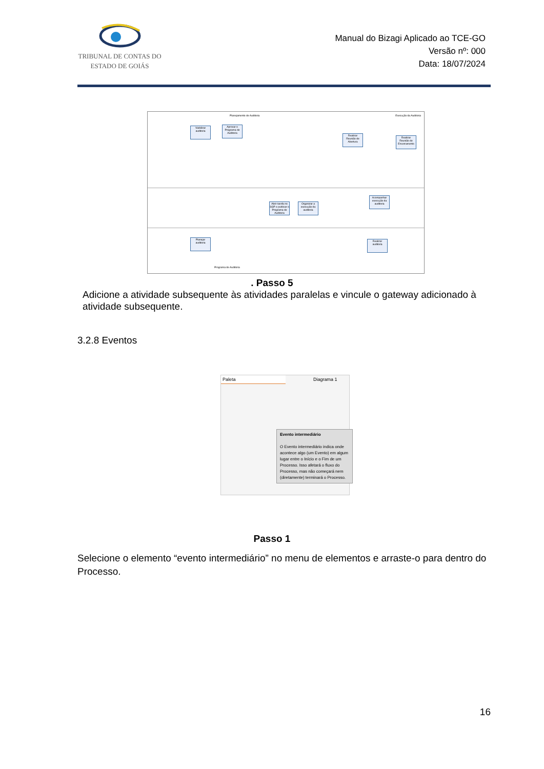TRIBUNAL DE CONTAS DO
ESTADO DE GOIÁS
Manual do Bizagi Aplicado ao TCE-GO
Versão nº: 000
Data: 18/07/2024
Planejamento de Auditoria Execução da Auditoria
Viabilizar auditoria
Aprovar o Programa de Auditoria
Realizar Reunião de Abertura
Realizar Reunião de Encerramento
Abrir tarefa no SGP e publicar o Programa de Auditoria
Organizar a execução da auditoria
Acompanhar execução da auditoria
Planejar auditoria
Realizar auditoria
Programa de Auditoria
. Passo 5
Adicione a atividade subsequente às atividades paralelas e vincule o gateway adicionado à atividade subsequente.
3.2.8 Eventos
Paleta
Diagrama 1
Evento intermediário
O Evento intermediário indica onde acontece algo (um Evento) em algum lugar entre o Início e o Fim de um Processo. Isso afetará o fluxo do Processo, mas não começará nem (diretamente) terminará o Processo.
Passo 1
Selecione o elemento “evento intermediário” no menu de elementos e arraste-o para dentro do Processo.
16